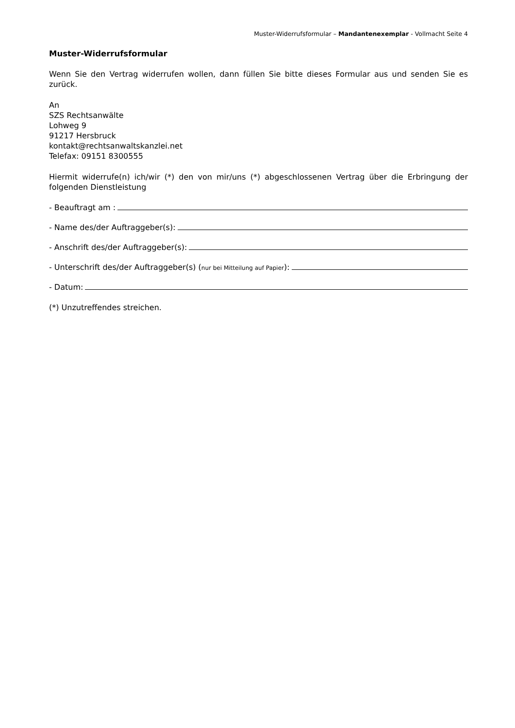Muster-Widerrufsformular – Mandantenexemplar - Vollmacht Seite 4
Muster-Widerrufsformular
Wenn Sie den Vertrag widerrufen wollen, dann füllen Sie bitte dieses Formular aus und senden Sie es zurück.
An
SZS Rechtsanwälte
Lohweg 9
91217 Hersbruck
kontakt@rechtsanwaltskanzlei.net
Telefax: 09151 8300555
Hiermit widerrufe(n) ich/wir (*) den von mir/uns (*) abgeschlossenen Vertrag über die Erbringung der folgenden Dienstleistung
- Beauftragt am :
- Name des/der Auftraggeber(s):
- Anschrift des/der Auftraggeber(s):
- Unterschrift des/der Auftraggeber(s) (nur bei Mitteilung auf Papier):
- Datum:
(*) Unzutreffendes streichen.